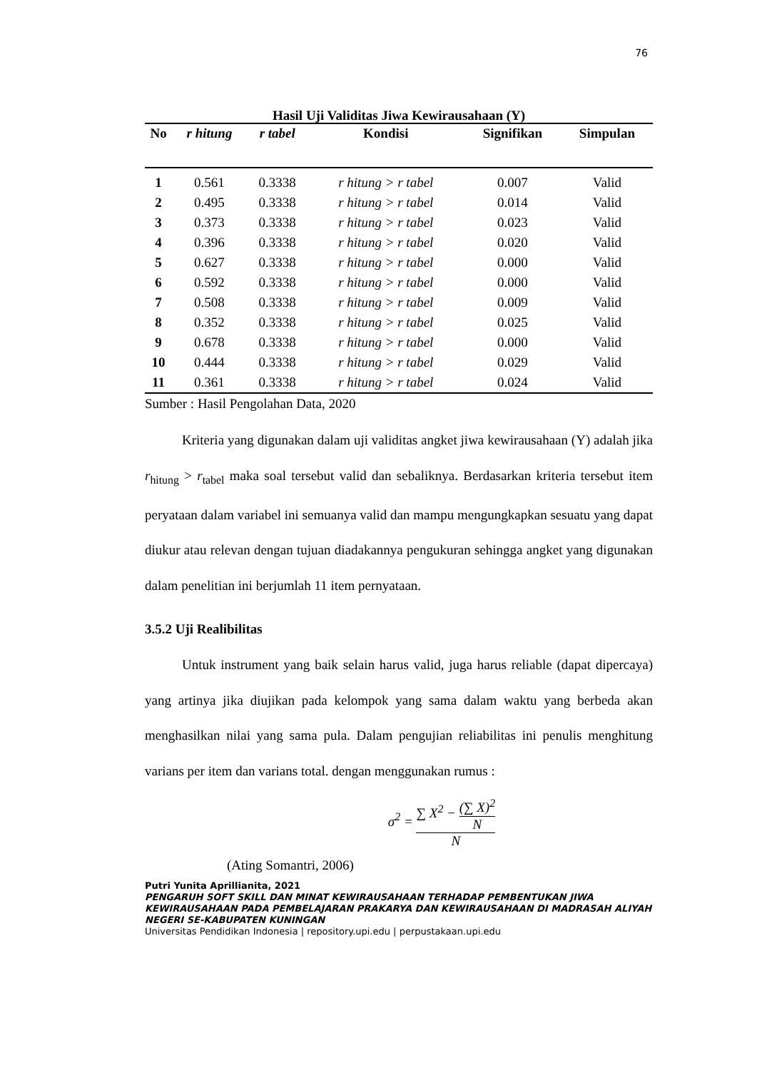76
Hasil Uji Validitas Jiwa Kewirausahaan (Y)
| No | r hitung | r tabel | Kondisi | Signifikan | Simpulan |
| --- | --- | --- | --- | --- | --- |
| 1 | 0.561 | 0.3338 | r hitung > r tabel | 0.007 | Valid |
| 2 | 0.495 | 0.3338 | r hitung > r tabel | 0.014 | Valid |
| 3 | 0.373 | 0.3338 | r hitung > r tabel | 0.023 | Valid |
| 4 | 0.396 | 0.3338 | r hitung > r tabel | 0.020 | Valid |
| 5 | 0.627 | 0.3338 | r hitung > r tabel | 0.000 | Valid |
| 6 | 0.592 | 0.3338 | r hitung > r tabel | 0.000 | Valid |
| 7 | 0.508 | 0.3338 | r hitung > r tabel | 0.009 | Valid |
| 8 | 0.352 | 0.3338 | r hitung > r tabel | 0.025 | Valid |
| 9 | 0.678 | 0.3338 | r hitung > r tabel | 0.000 | Valid |
| 10 | 0.444 | 0.3338 | r hitung > r tabel | 0.029 | Valid |
| 11 | 0.361 | 0.3338 | r hitung > r tabel | 0.024 | Valid |
Sumber : Hasil Pengolahan Data, 2020
Kriteria yang digunakan dalam uji validitas angket jiwa kewirausahaan (Y) adalah jika r<sub>hitung</sub> > r<sub>tabel</sub> maka soal tersebut valid dan sebaliknya. Berdasarkan kriteria tersebut item peryataan dalam variabel ini semuanya valid dan mampu mengungkapkan sesuatu yang dapat diukur atau relevan dengan tujuan diadakannya pengukuran sehingga angket yang digunakan dalam penelitian ini berjumlah 11 item pernyataan.
3.5.2 Uji Realibilitas
Untuk instrument yang baik selain harus valid, juga harus reliable (dapat dipercaya) yang artinya jika diujikan pada kelompok yang sama dalam waktu yang berbeda akan menghasilkan nilai yang sama pula. Dalam pengujian reliabilitas ini penulis menghitung varians per item dan varians total. dengan menggunakan rumus :
σ<sup>2</sup> = ∑ X<sup>2</sup> − (∑ X)<sup>2</sup> N N
(Ating Somantri, 2006)
Putri Yunita Aprillianita, 2021
PENGARUH SOFT SKILL DAN MINAT KEWIRAUSAHAAN TERHADAP PEMBENTUKAN JIWA KEWIRAUSAHAAN PADA PEMBELAJARAN PRAKARYA DAN KEWIRAUSAHAAN DI MADRASAH ALIYAH NEGERI SE-KABUPATEN KUNINGAN
Universitas Pendidikan Indonesia | repository.upi.edu | perpustakaan.upi.edu